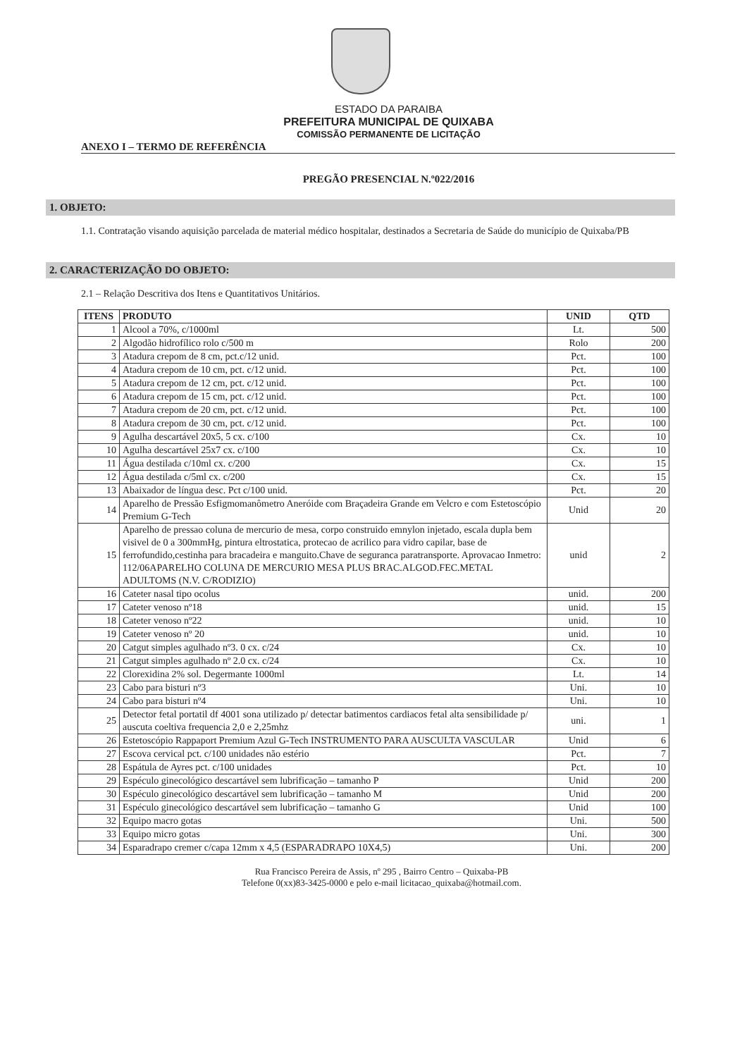ESTADO DA PARAIBA
PREFEITURA MUNICIPAL DE QUIXABA
COMISSÃO PERMANENTE DE LICITAÇÃO
ANEXO I – TERMO DE REFERÊNCIA
PREGÃO PRESENCIAL N.º022/2016
1. OBJETO:
1.1. Contratação visando aquisição parcelada de material médico hospitalar, destinados a Secretaria de Saúde do município de Quixaba/PB
2. CARACTERIZAÇÃO DO OBJETO:
2.1 – Relação Descritiva dos Itens e Quantitativos Unitários.
| ITENS | PRODUTO | UNID | QTD |
| --- | --- | --- | --- |
| 1 | Alcool a 70%, c/1000ml | Lt. | 500 |
| 2 | Algodão hidrofílico rolo c/500 m | Rolo | 200 |
| 3 | Atadura crepom de 8 cm, pct.c/12 unid. | Pct. | 100 |
| 4 | Atadura crepom de 10 cm, pct. c/12 unid. | Pct. | 100 |
| 5 | Atadura crepom de 12 cm, pct. c/12 unid. | Pct. | 100 |
| 6 | Atadura crepom de 15 cm, pct. c/12 unid. | Pct. | 100 |
| 7 | Atadura crepom de 20 cm, pct. c/12 unid. | Pct. | 100 |
| 8 | Atadura crepom de 30 cm, pct. c/12 unid. | Pct. | 100 |
| 9 | Agulha descartável 20x5, 5 cx. c/100 | Cx. | 10 |
| 10 | Agulha descartável 25x7 cx. c/100 | Cx. | 10 |
| 11 | Água destilada c/10ml cx. c/200 | Cx. | 15 |
| 12 | Água destilada c/5ml cx. c/200 | Cx. | 15 |
| 13 | Abaixador de língua desc. Pct c/100 unid. | Pct. | 20 |
| 14 | Aparelho de Pressão Esfigmomanômetro Aneróide com Braçadeira Grande em Velcro e com Estetoscópio Premium G-Tech | Unid | 20 |
| 15 | Aparelho de pressao coluna de mercurio de mesa, corpo construido emnylon injetado, escala dupla bem visivel de 0 a 300mmHg, pintura eltrostatica, protecao de acrilico para vidro capilar, base de ferrofundido,cestinha para bracadeira e manguito.Chave de seguranca paratransporte. Aprovacao Inmetro: 112/06APARELHO COLUNA DE MERCURIO MESA PLUS BRAC.ALGOD.FEC.METAL ADULTOMS (N.V. C/RODIZIO) | unid | 2 |
| 16 | Cateter nasal tipo ocolus | unid. | 200 |
| 17 | Cateter venoso nº18 | unid. | 15 |
| 18 | Cateter venoso nº22 | unid. | 10 |
| 19 | Cateter venoso nº 20 | unid. | 10 |
| 20 | Catgut simples agulhado nº3. 0 cx. c/24 | Cx. | 10 |
| 21 | Catgut simples agulhado nº 2.0 cx. c/24 | Cx. | 10 |
| 22 | Clorexidina 2% sol. Degermante 1000ml | Lt. | 14 |
| 23 | Cabo para bisturi nº3 | Uni. | 10 |
| 24 | Cabo para bisturi nº4 | Uni. | 10 |
| 25 | Detector fetal portatil df 4001 sona utilizado p/ detectar batimentos cardiacos fetal alta sensibilidade p/ auscuta coeltiva frequencia 2,0 e 2,25mhz | uni. | 1 |
| 26 | Estetoscópio Rappaport Premium Azul G-Tech INSTRUMENTO PARA AUSCULTA VASCULAR | Unid | 6 |
| 27 | Escova cervical pct. c/100 unidades não estério | Pct. | 7 |
| 28 | Espátula de Ayres pct. c/100 unidades | Pct. | 10 |
| 29 | Espéculo ginecológico descartável sem lubrificação – tamanho P | Unid | 200 |
| 30 | Espéculo ginecológico descartável sem lubrificação – tamanho M | Unid | 200 |
| 31 | Espéculo ginecológico descartável sem lubrificação – tamanho G | Unid | 100 |
| 32 | Equipo macro gotas | Uni. | 500 |
| 33 | Equipo micro gotas | Uni. | 300 |
| 34 | Esparadrapo cremer c/capa 12mm x 4,5 (ESPARADRAPO 10X4,5) | Uni. | 200 |
Rua Francisco Pereira de Assis, nº 295 , Bairro Centro – Quixaba-PB
Telefone 0(xx)83-3425-0000 e pelo e-mail licitacao_quixaba@hotmail.com.